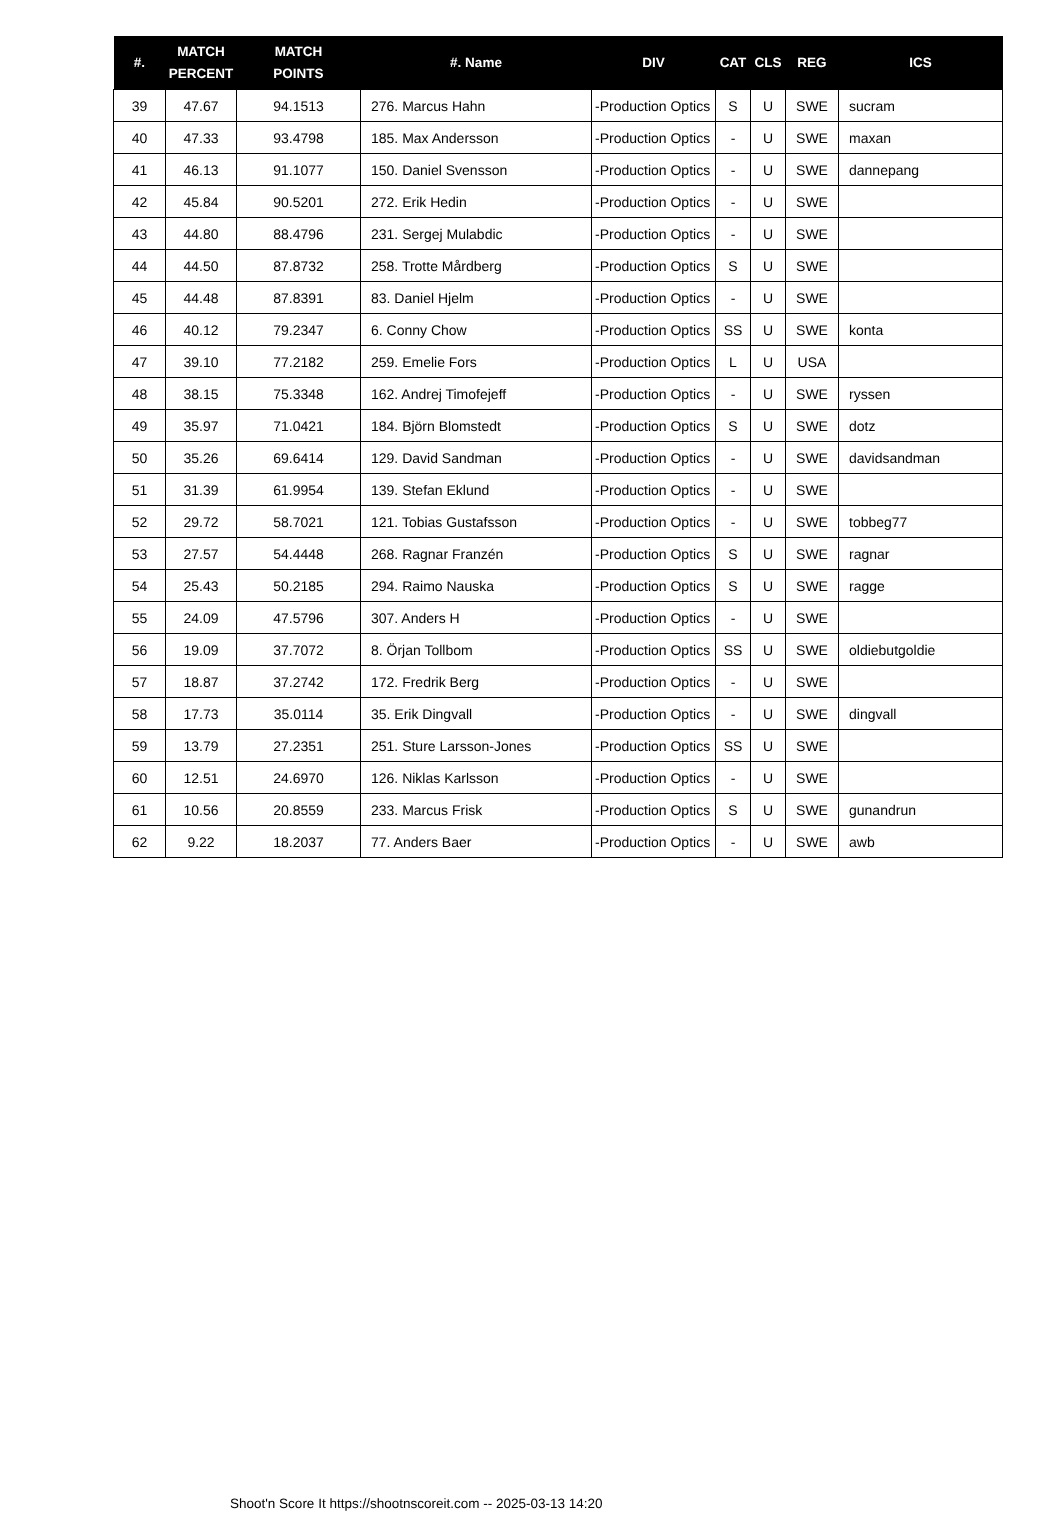| #. | MATCH PERCENT | MATCH POINTS | #. Name | DIV | CAT | CLS | REG | ICS |
| --- | --- | --- | --- | --- | --- | --- | --- | --- |
| 39 | 47.67 | 94.1513 | 276. Marcus Hahn | -Production Optics | S | U | SWE | sucram |
| 40 | 47.33 | 93.4798 | 185. Max Andersson | -Production Optics | - | U | SWE | maxan |
| 41 | 46.13 | 91.1077 | 150. Daniel Svensson | -Production Optics | - | U | SWE | dannepang |
| 42 | 45.84 | 90.5201 | 272. Erik Hedin | -Production Optics | - | U | SWE | |
| 43 | 44.80 | 88.4796 | 231. Sergej Mulabdic | -Production Optics | - | U | SWE | |
| 44 | 44.50 | 87.8732 | 258. Trotte Mårdberg | -Production Optics | S | U | SWE | |
| 45 | 44.48 | 87.8391 | 83. Daniel Hjelm | -Production Optics | - | U | SWE | |
| 46 | 40.12 | 79.2347 | 6. Conny Chow | -Production Optics | SS | U | SWE | konta |
| 47 | 39.10 | 77.2182 | 259. Emelie Fors | -Production Optics | L | U | USA | |
| 48 | 38.15 | 75.3348 | 162. Andrej Timofejeff | -Production Optics | - | U | SWE | ryssen |
| 49 | 35.97 | 71.0421 | 184. Björn Blomstedt | -Production Optics | S | U | SWE | dotz |
| 50 | 35.26 | 69.6414 | 129. David Sandman | -Production Optics | - | U | SWE | davidsandman |
| 51 | 31.39 | 61.9954 | 139. Stefan Eklund | -Production Optics | - | U | SWE | |
| 52 | 29.72 | 58.7021 | 121. Tobias Gustafsson | -Production Optics | - | U | SWE | tobbeg77 |
| 53 | 27.57 | 54.4448 | 268. Ragnar Franzén | -Production Optics | S | U | SWE | ragnar |
| 54 | 25.43 | 50.2185 | 294. Raimo Nauska | -Production Optics | S | U | SWE | ragge |
| 55 | 24.09 | 47.5796 | 307. Anders H | -Production Optics | - | U | SWE | |
| 56 | 19.09 | 37.7072 | 8. Örjan Tollbom | -Production Optics | SS | U | SWE | oldiebutgoldie |
| 57 | 18.87 | 37.2742 | 172. Fredrik Berg | -Production Optics | - | U | SWE | |
| 58 | 17.73 | 35.0114 | 35. Erik Dingvall | -Production Optics | - | U | SWE | dingvall |
| 59 | 13.79 | 27.2351 | 251. Sture Larsson-Jones | -Production Optics | SS | U | SWE | |
| 60 | 12.51 | 24.6970 | 126. Niklas Karlsson | -Production Optics | - | U | SWE | |
| 61 | 10.56 | 20.8559 | 233. Marcus Frisk | -Production Optics | S | U | SWE | gunandrun |
| 62 | 9.22 | 18.2037 | 77. Anders Baer | -Production Optics | - | U | SWE | awb |
Shoot'n Score It https://shootnscoreit.com -- 2025-03-13 14:20